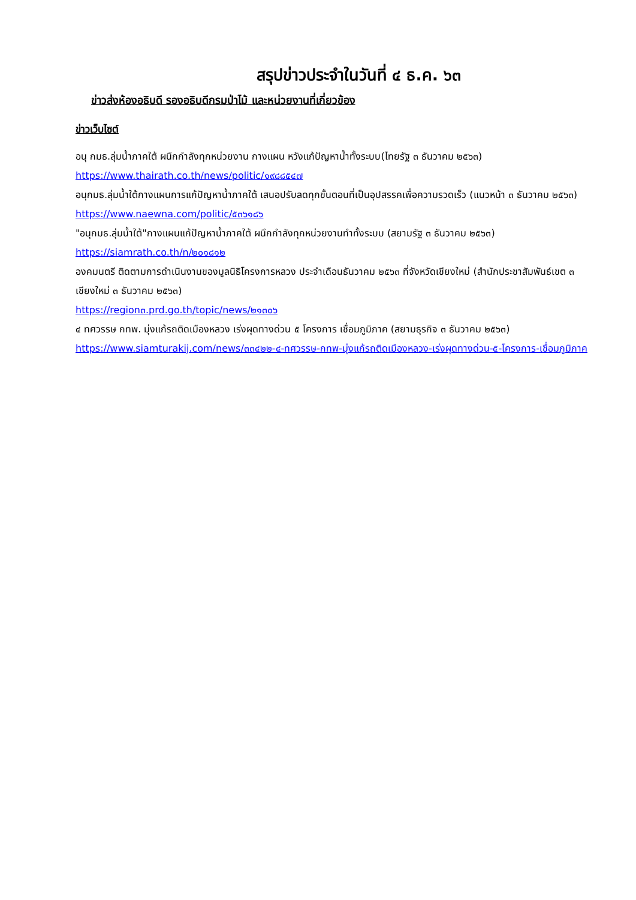สรุปข่าวประจำในวันที่ ๔ ธ.ค. ๖๓
ข่าวส่งห้องอธิบดี รองอธิบดีกรมป่าไม้ และหน่วยงานที่เกี่ยวข้อง
ข่าวเว็บไซต์
อนุ กมธ.ลุ่มน้ำภาคใต้ ผนึกกำลังทุกหน่วยงาน กางแผน หวังแก้ปัญหาน้ำทั้งระบบ(ไทยรัฐ ๓ ธันวาคม ๒๕๖๓)
https://www.thairath.co.th/news/politic/๑๙๘๘๕๔๗
อนุกมธ.ลุ่มน้ำใต้กางแผนการแก้ปัญหาน้ำภาคใต้ เสนอปรับลดทุกขั้นตอนที่เป็นอุปสรรคเพื่อความรวดเร็ว (แนวหน้า ๓ ธันวาคม ๒๕๖๓)
https://www.naewna.com/politic/๕๓๖๑๘๖
"อนุกมธ.ลุ่มน้ำใต้"กางแผนแก้ปัญหาน้ำภาคใต้ ผนึกกำลังทุกหน่วยงานทำทั้งระบบ (สยามรัฐ ๓ ธันวาคม ๒๕๖๓)
https://siamrath.co.th/n/๒๐๑๘๑๒
องคมนตรี ติดตามการดำเนินงานของมูลนิธิโครงการหลวง ประจำเดือนธันวาคม ๒๕๖๓ ที่จังหวัดเชียงใหม่ (สำนักประชาสัมพันธ์เขต ๓ เชียงใหม่ ๓ ธันวาคม ๒๕๖๓)
https://region๓.prd.go.th/topic/news/๒๑๓๐๖
๔ ทศวรรษ กทพ. มุ่งแก้รถติดเมืองหลวง เร่งผุดทางด่วน ๕ โครงการ เชื่อมภูมิภาค (สยามธุรกิจ ๓ ธันวาคม ๒๕๖๓)
https://www.siamturakij.com/news/๓๓๔๒๒-๔-ทศวรรษ-กทพ-มุ่งแก้รถติดเมืองหลวง-เร่งผุดทางด่วน-๕-โครงการ-เชื่อมภูมิภาค